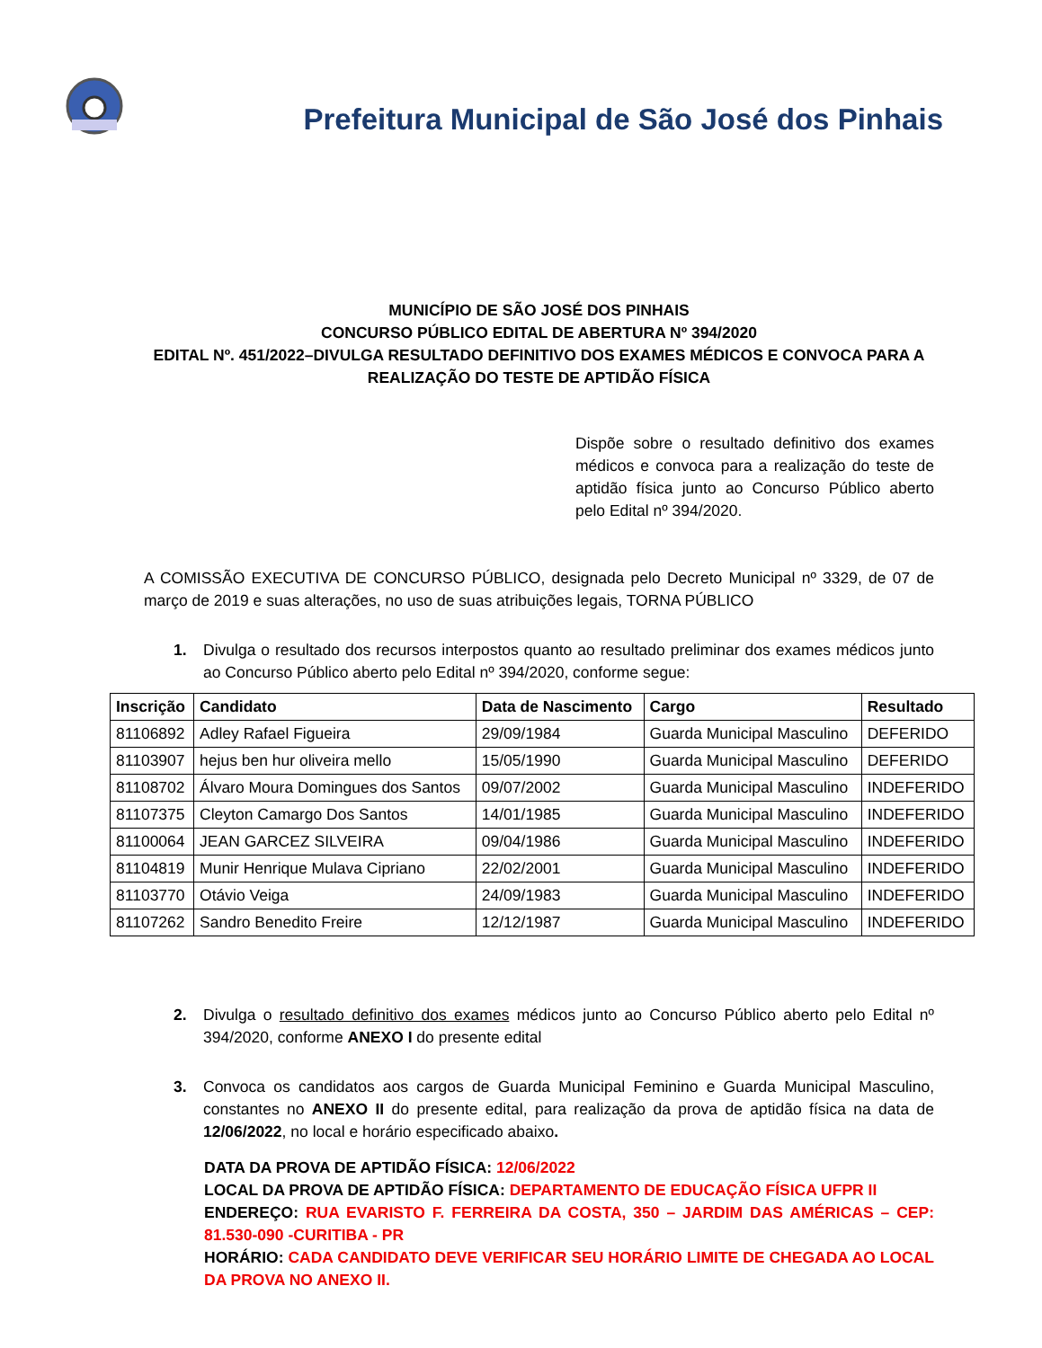Prefeitura Municipal de São José dos Pinhais
MUNICÍPIO DE SÃO JOSÉ DOS PINHAIS
CONCURSO PÚBLICO EDITAL DE ABERTURA Nº 394/2020
EDITAL Nº. 451/2022–DIVULGA RESULTADO DEFINITIVO DOS EXAMES MÉDICOS E CONVOCA PARA A REALIZAÇÃO DO TESTE DE APTIDÃO FÍSICA
Dispõe sobre o resultado definitivo dos exames médicos e convoca para a realização do teste de aptidão física junto ao Concurso Público aberto pelo Edital nº 394/2020.
A COMISSÃO EXECUTIVA DE CONCURSO PÚBLICO, designada pelo Decreto Municipal nº 3329, de 07 de março de 2019 e suas alterações, no uso de suas atribuições legais, TORNA PÚBLICO
1. Divulga o resultado dos recursos interpostos quanto ao resultado preliminar dos exames médicos junto ao Concurso Público aberto pelo Edital nº 394/2020, conforme segue:
| Inscrição | Candidato | Data de Nascimento | Cargo | Resultado |
| --- | --- | --- | --- | --- |
| 81106892 | Adley Rafael Figueira | 29/09/1984 | Guarda Municipal Masculino | DEFERIDO |
| 81103907 | hejus ben hur oliveira mello | 15/05/1990 | Guarda Municipal Masculino | DEFERIDO |
| 81108702 | Álvaro Moura Domingues dos Santos | 09/07/2002 | Guarda Municipal Masculino | INDEFERIDO |
| 81107375 | Cleyton Camargo Dos Santos | 14/01/1985 | Guarda Municipal Masculino | INDEFERIDO |
| 81100064 | JEAN GARCEZ SILVEIRA | 09/04/1986 | Guarda Municipal Masculino | INDEFERIDO |
| 81104819 | Munir Henrique Mulava Cipriano | 22/02/2001 | Guarda Municipal Masculino | INDEFERIDO |
| 81103770 | Otávio Veiga | 24/09/1983 | Guarda Municipal Masculino | INDEFERIDO |
| 81107262 | Sandro Benedito Freire | 12/12/1987 | Guarda Municipal Masculino | INDEFERIDO |
2. Divulga o resultado definitivo dos exames médicos junto ao Concurso Público aberto pelo Edital nº 394/2020, conforme ANEXO I do presente edital
3. Convoca os candidatos aos cargos de Guarda Municipal Feminino e Guarda Municipal Masculino, constantes no ANEXO II do presente edital, para realização da prova de aptidão física na data de 12/06/2022, no local e horário especificado abaixo.
DATA DA PROVA DE APTIDÃO FÍSICA: 12/06/2022
LOCAL DA PROVA DE APTIDÃO FÍSICA: DEPARTAMENTO DE EDUCAÇÃO FÍSICA UFPR II
ENDEREÇO: RUA EVARISTO F. FERREIRA DA COSTA, 350 – JARDIM DAS AMÉRICAS – CEP: 81.530-090 -CURITIBA - PR
HORÁRIO: CADA CANDIDATO DEVE VERIFICAR SEU HORÁRIO LIMITE DE CHEGADA AO LOCAL DA PROVA NO ANEXO II.